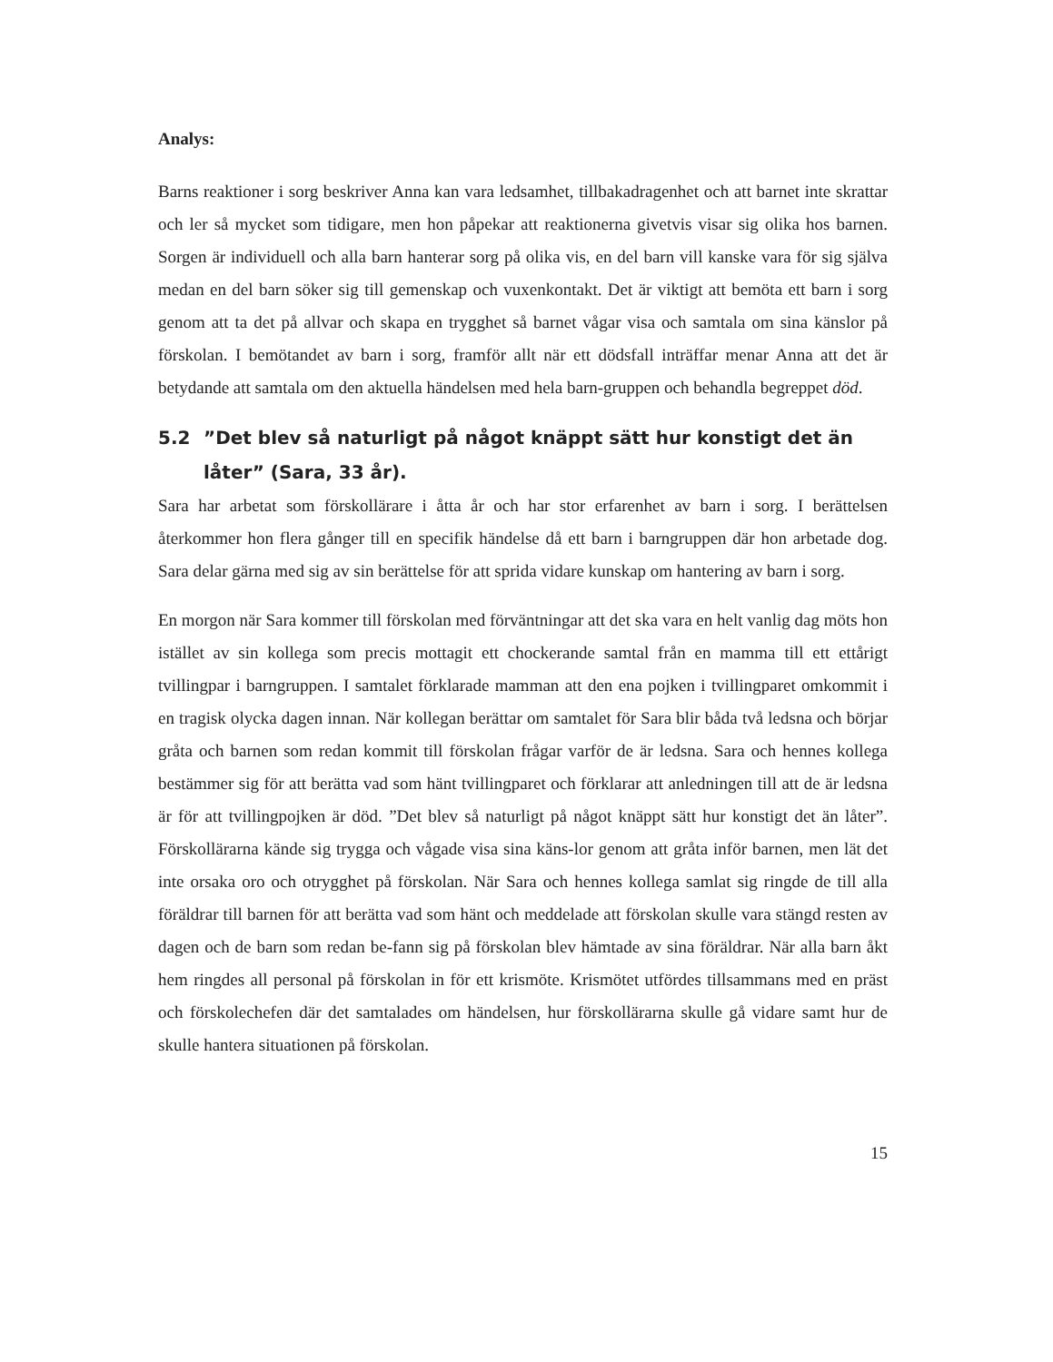Analys:
Barns reaktioner i sorg beskriver Anna kan vara ledsamhet, tillbakadragenhet och att barnet inte skrattar och ler så mycket som tidigare, men hon påpekar att reaktionerna givetvis visar sig olika hos barnen. Sorgen är individuell och alla barn hanterar sorg på olika vis, en del barn vill kanske vara för sig själva medan en del barn söker sig till gemenskap och vuxenkontakt. Det är viktigt att bemöta ett barn i sorg genom att ta det på allvar och skapa en trygghet så barnet vågar visa och samtala om sina känslor på förskolan. I bemötandet av barn i sorg, framför allt när ett dödsfall inträffar menar Anna att det är betydande att samtala om den aktuella händelsen med hela barn-gruppen och behandla begreppet död.
5.2”Det blev så naturligt på något knäppt sätt hur konstigt det än låter” (Sara, 33 år).
Sara har arbetat som förskollärare i åtta år och har stor erfarenhet av barn i sorg. I berättelsen återkommer hon flera gånger till en specifik händelse då ett barn i barngruppen där hon arbetade dog. Sara delar gärna med sig av sin berättelse för att sprida vidare kunskap om hantering av barn i sorg.
En morgon när Sara kommer till förskolan med förväntningar att det ska vara en helt vanlig dag möts hon istället av sin kollega som precis mottagit ett chockerande samtal från en mamma till ett ettårigt tvillingpar i barngruppen. I samtalet förklarade mamman att den ena pojken i tvillingparet omkommit i en tragisk olycka dagen innan. När kollegan berättar om samtalet för Sara blir båda två ledsna och börjar gråta och barnen som redan kommit till förskolan frågar varför de är ledsna. Sara och hennes kollega bestämmer sig för att berätta vad som hänt tvillingparet och förklarar att anledningen till att de är ledsna är för att tvillingpojken är död. ”Det blev så naturligt på något knäppt sätt hur konstigt det än låter”. Förskollärarna kände sig trygga och vågade visa sina käns-lor genom att gråta inför barnen, men lät det inte orsaka oro och otrygghet på förskolan. När Sara och hennes kollega samlat sig ringde de till alla föräldrar till barnen för att berätta vad som hänt och meddelade att förskolan skulle vara stängd resten av dagen och de barn som redan be-fann sig på förskolan blev hämtade av sina föräldrar. När alla barn åkt hem ringdes all personal på förskolan in för ett krismöte. Krismötet utfördes tillsammans med en präst och förskolechefen där det samtalades om händelsen, hur förskollärarna skulle gå vidare samt hur de skulle hantera situationen på förskolan.
15